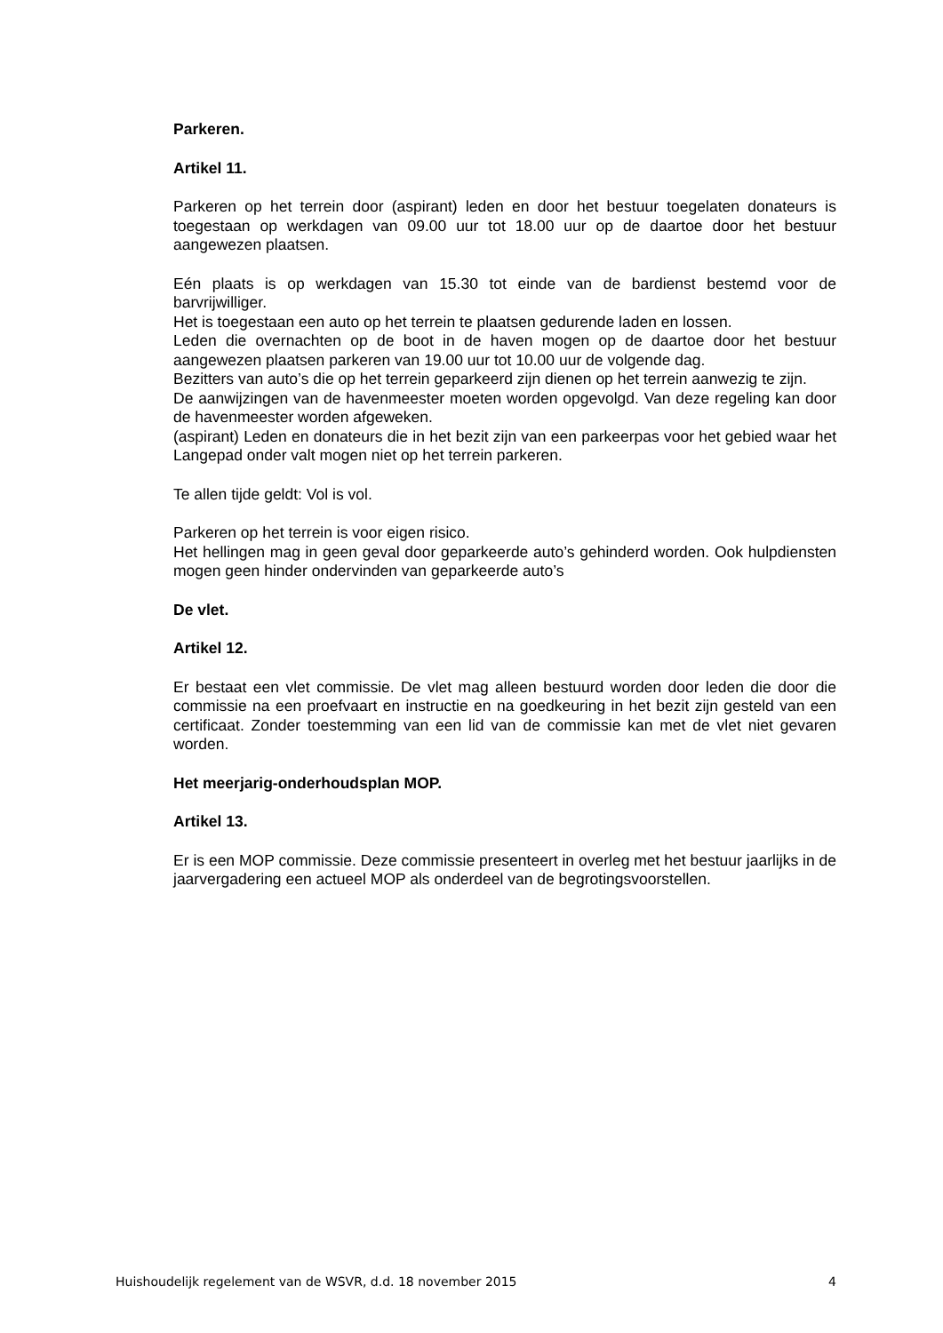Parkeren.
Artikel 11.
Parkeren op het terrein door (aspirant) leden en door het bestuur toegelaten donateurs is toegestaan op werkdagen van 09.00 uur tot 18.00 uur op de daartoe door het bestuur aangewezen plaatsen.
Eén plaats is op werkdagen van 15.30 tot einde van de bardienst bestemd voor de barvrijwilliger.
Het is toegestaan een auto op het terrein te plaatsen gedurende laden en lossen.
Leden die overnachten op de boot in de haven mogen op de daartoe door het bestuur aangewezen plaatsen parkeren van 19.00 uur tot 10.00 uur de volgende dag.
Bezitters van auto’s die op het terrein geparkeerd zijn dienen op het terrein aanwezig te zijn.
De aanwijzingen van de havenmeester moeten worden opgevolgd. Van deze regeling kan door de havenmeester worden afgeweken.
(aspirant) Leden en donateurs die in het bezit zijn van een parkeerpas voor het gebied waar het Langepad onder valt mogen niet op het terrein parkeren.
Te allen tijde geldt: Vol is vol.
Parkeren op het terrein is voor eigen risico.
Het hellingen mag in geen geval door geparkeerde auto’s gehinderd worden. Ook hulpdiensten mogen geen hinder ondervinden van geparkeerde auto’s
De vlet.
Artikel 12.
Er bestaat een vlet commissie. De vlet mag alleen bestuurd worden door leden die door die commissie na een proefvaart en instructie en na goedkeuring in het bezit zijn gesteld van een certificaat. Zonder toestemming van een lid van de commissie kan met de vlet niet gevaren worden.
Het meerjarig-onderhoudsplan MOP.
Artikel 13.
Er is een MOP commissie. Deze commissie presenteert in overleg met het bestuur jaarlijks in de jaarvergadering een actueel MOP als onderdeel van de begrotingsvoorstellen.
Huishoudelijk regelement van de WSVR, d.d. 18 november 2015 4